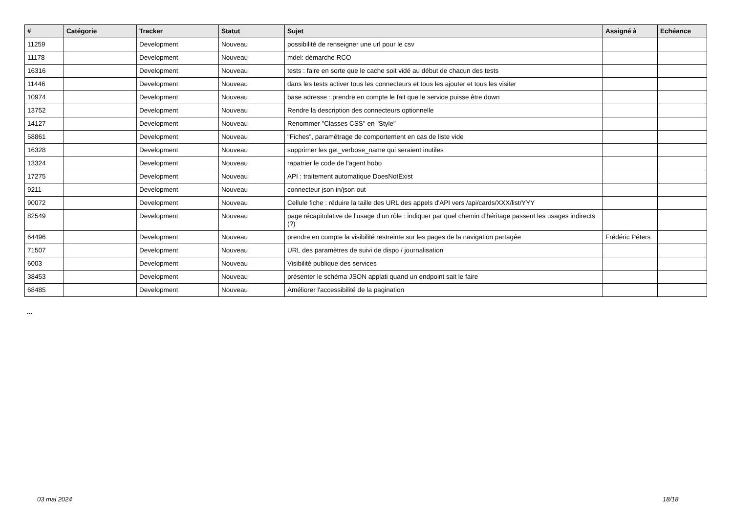| # | Catégorie | Tracker | Statut | Sujet | Assigné à | Echéance |
| --- | --- | --- | --- | --- | --- | --- |
| 11259 | | Development | Nouveau | possibilité de renseigner une url pour le csv | | |
| 11178 | | Development | Nouveau | mdel: démarche RCO | | |
| 16316 | | Development | Nouveau | tests : faire en sorte que le cache soit vidé au début de chacun des tests | | |
| 11446 | | Development | Nouveau | dans les tests activer tous les connecteurs et tous les ajouter et tous les visiter | | |
| 10974 | | Development | Nouveau | base adresse : prendre en compte le fait que le service puisse être down | | |
| 13752 | | Development | Nouveau | Rendre la description des connecteurs optionnelle | | |
| 14127 | | Development | Nouveau | Renommer "Classes CSS" en "Style" | | |
| 58861 | | Development | Nouveau | "Fiches", paramétrage de comportement en cas de liste vide | | |
| 16328 | | Development | Nouveau | supprimer les get_verbose_name qui seraient inutiles | | |
| 13324 | | Development | Nouveau | rapatrier le code de l'agent hobo | | |
| 17275 | | Development | Nouveau | API : traitement automatique DoesNotExist | | |
| 9211 | | Development | Nouveau | connecteur json in/json out | | |
| 90072 | | Development | Nouveau | Cellule fiche : réduire la taille des URL des appels d'API vers /api/cards/XXX/list/YYY | | |
| 82549 | | Development | Nouveau | page récapitulative de l’usage d’un rôle : indiquer par quel chemin d’héritage passent les usages indirects (?) | | |
| 64496 | | Development | Nouveau | prendre en compte la visibilité restreinte sur les pages de la navigation partagée | Frédéric Péters | |
| 71507 | | Development | Nouveau | URL des paramètres de suivi de dispo / journalisation | | |
| 6003 | | Development | Nouveau | Visibilité publique des services | | |
| 38453 | | Development | Nouveau | présenter le schéma JSON applati quand un endpoint sait le faire | | |
| 68485 | | Development | Nouveau | Améliorer l'accessibilité de la pagination | | |
...
03 mai 2024 18/18